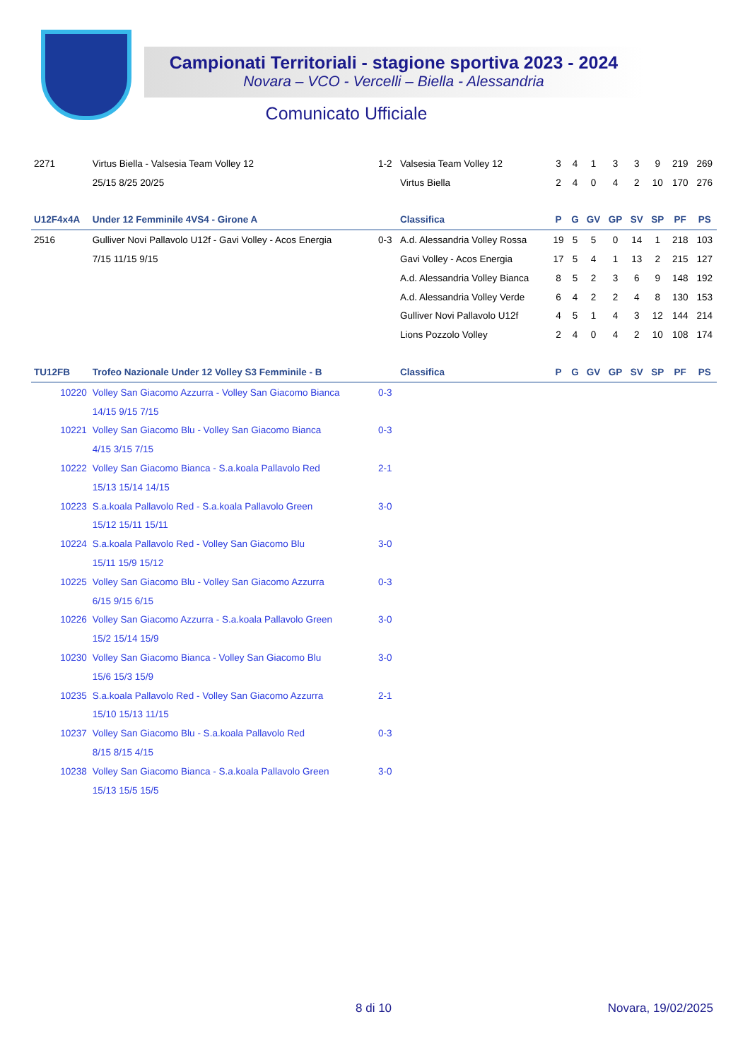Campionati Territoriali - stagione sportiva 2023 - 2024
Novara – VCO - Vercelli – Biella - Alessandria
Comunicato Ufficiale
| 2271 | Virtus Biella - Valsesia Team Volley 12 | 1-2 | Valsesia Team Volley 12 | 3 | 4 | 1 | 3 | 3 | 9 | 219 | 269 |
| | 25/15 8/25 20/25 | | Virtus Biella | 2 | 4 | 0 | 4 | 2 | 10 | 170 | 276 |
| U12F4x4A | Under 12 Femminile 4VS4 - Girone A | | Classifica | P | G | GV | GP | SV | SP | PF | PS |
| 2516 | Gulliver Novi Pallavolo U12f - Gavi Volley - Acos Energia | 0-3 | A.d. Alessandria Volley Rossa | 19 | 5 | 5 | 0 | 14 | 1 | 218 | 103 |
| | 7/15 11/15 9/15 | | Gavi Volley - Acos Energia | 17 | 5 | 4 | 1 | 13 | 2 | 215 | 127 |
| | | | A.d. Alessandria Volley Bianca | 8 | 5 | 2 | 3 | 6 | 9 | 148 | 192 |
| | | | A.d. Alessandria Volley Verde | 6 | 4 | 2 | 2 | 4 | 8 | 130 | 153 |
| | | | Gulliver Novi Pallavolo U12f | 4 | 5 | 1 | 4 | 3 | 12 | 144 | 214 |
| | | | Lions Pozzolo Volley | 2 | 4 | 0 | 4 | 2 | 10 | 108 | 174 |
| TU12FB | Trofeo Nazionale Under 12 Volley S3 Femminile - B | | Classifica | P | G | GV | GP | SV | SP | PF | PS |
| 10220 | Volley San Giacomo Azzurra - Volley San Giacomo Bianca | 0-3 | | | | | | | | | |
| | 14/15 9/15 7/15 | | | | | | | | | | |
| 10221 | Volley San Giacomo Blu - Volley San Giacomo Bianca | 0-3 | | | | | | | | | |
| | 4/15 3/15 7/15 | | | | | | | | | | |
| 10222 | Volley San Giacomo Bianca - S.a.koala Pallavolo Red | 2-1 | | | | | | | | | |
| | 15/13 15/14 14/15 | | | | | | | | | | |
| 10223 | S.a.koala Pallavolo Red - S.a.koala Pallavolo Green | 3-0 | | | | | | | | | |
| | 15/12 15/11 15/11 | | | | | | | | | | |
| 10224 | S.a.koala Pallavolo Red - Volley San Giacomo Blu | 3-0 | | | | | | | | | |
| | 15/11 15/9 15/12 | | | | | | | | | | |
| 10225 | Volley San Giacomo Blu - Volley San Giacomo Azzurra | 0-3 | | | | | | | | | |
| | 6/15 9/15 6/15 | | | | | | | | | | |
| 10226 | Volley San Giacomo Azzurra - S.a.koala Pallavolo Green | 3-0 | | | | | | | | | |
| | 15/2 15/14 15/9 | | | | | | | | | | |
| 10230 | Volley San Giacomo Bianca - Volley San Giacomo Blu | 3-0 | | | | | | | | | |
| | 15/6 15/3 15/9 | | | | | | | | | | |
| 10235 | S.a.koala Pallavolo Red - Volley San Giacomo Azzurra | 2-1 | | | | | | | | | |
| | 15/10 15/13 11/15 | | | | | | | | | | |
| 10237 | Volley San Giacomo Blu - S.a.koala Pallavolo Red | 0-3 | | | | | | | | | |
| | 8/15 8/15 4/15 | | | | | | | | | | |
| 10238 | Volley San Giacomo Bianca - S.a.koala Pallavolo Green | 3-0 | | | | | | | | | |
| | 15/13 15/5 15/5 | | | | | | | | | | |
8 di 10 Novara, 19/02/2025